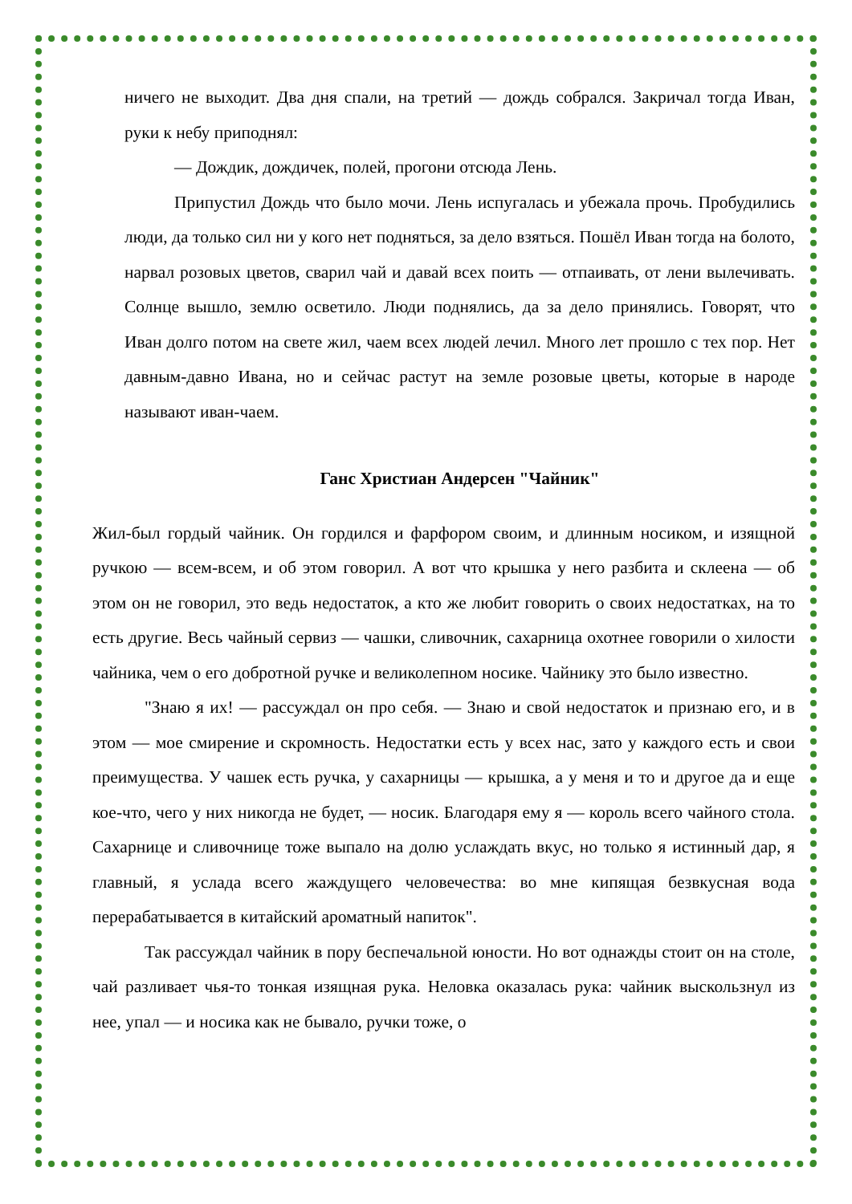ничего не выходит. Два дня спали, на третий — дождь собрался. Закричал тогда Иван, руки к небу приподнял:
— Дождик, дождичек, полей, прогони отсюда Лень.
Припустил Дождь что было мочи. Лень испугалась и убежала прочь. Пробудились люди, да только сил ни у кого нет подняться, за дело взяться. Пошёл Иван тогда на болото, нарвал розовых цветов, сварил чай и давай всех поить — отпаивать, от лени вылечивать. Солнце вышло, землю осветило. Люди поднялись, да за дело принялись. Говорят, что Иван долго потом на свете жил, чаем всех людей лечил. Много лет прошло с тех пор. Нет давным-давно Ивана, но и сейчас растут на земле розовые цветы, которые в народе называют иван-чаем.
Ганс Христиан Андерсен "Чайник"
Жил-был гордый чайник. Он гордился и фарфором своим, и длинным носиком, и изящной ручкою — всем-всем, и об этом говорил. А вот что крышка у него разбита и склеена — об этом он не говорил, это ведь недостаток, а кто же любит говорить о своих недостатках, на то есть другие. Весь чайный сервиз — чашки, сливочник, сахарница охотнее говорили о хилости чайника, чем о его добротной ручке и великолепном носике. Чайнику это было известно.
"Знаю я их! — рассуждал он про себя. — Знаю и свой недостаток и признаю его, и в этом — мое смирение и скромность. Недостатки есть у всех нас, зато у каждого есть и свои преимущества. У чашек есть ручка, у сахарницы — крышка, а у меня и то и другое да и еще кое-что, чего у них никогда не будет, — носик. Благодаря ему я — король всего чайного стола. Сахарнице и сливочнице тоже выпало на долю услаждать вкус, но только я истинный дар, я главный, я услада всего жаждущего человечества: во мне кипящая безвкусная вода перерабатывается в китайский ароматный напиток".
Так рассуждал чайник в пору беспечальной юности. Но вот однажды стоит он на столе, чай разливает чья-то тонкая изящная рука. Неловка оказалась рука: чайник выскользнул из нее, упал — и носика как не бывало, ручки тоже, о